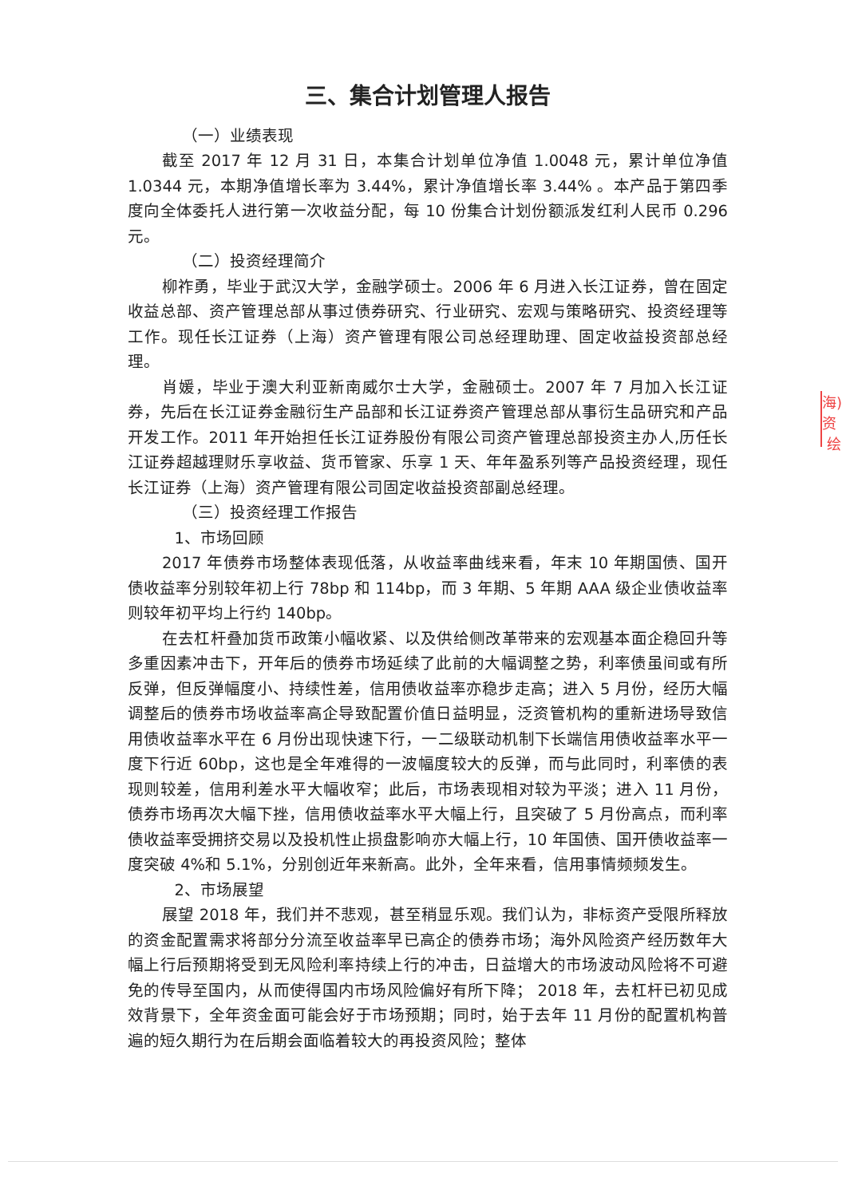三、集合计划管理人报告
（一）业绩表现
截至 2017 年 12 月 31 日，本集合计划单位净值 1.0048 元，累计单位净值 1.0344 元，本期净值增长率为 3.44%，累计净值增长率 3.44% 。本产品于第四季度向全体委托人进行第一次收益分配，每 10 份集合计划份额派发红利人民币 0.296 元。
（二）投资经理简介
柳祚勇，毕业于武汉大学，金融学硕士。2006 年 6 月进入长江证券，曾在固定收益总部、资产管理总部从事过债券研究、行业研究、宏观与策略研究、投资经理等工作。现任长江证券（上海）资产管理有限公司总经理助理、固定收益投资部总经理。
肖媛，毕业于澳大利亚新南威尔士大学，金融硕士。2007 年 7 月加入长江证券，先后在长江证券金融衍生产品部和长江证券资产管理总部从事衍生品研究和产品开发工作。2011 年开始担任长江证券股份有限公司资产管理总部投资主办人,历任长江证券超越理财乐享收益、货币管家、乐享 1 天、年年盈系列等产品投资经理，现任长江证券（上海）资产管理有限公司固定收益投资部副总经理。
（三）投资经理工作报告
1、市场回顾
2017 年债券市场整体表现低落，从收益率曲线来看，年末 10 年期国债、国开债收益率分别较年初上行 78bp 和 114bp，而 3 年期、5 年期 AAA 级企业债收益率则较年初平均上行约 140bp。
在去杠杆叠加货币政策小幅收紧、以及供给侧改革带来的宏观基本面企稳回升等多重因素冲击下，开年后的债券市场延续了此前的大幅调整之势，利率债虽间或有所反弹，但反弹幅度小、持续性差，信用债收益率亦稳步走高；进入 5 月份，经历大幅调整后的债券市场收益率高企导致配置价值日益明显，泛资管机构的重新进场导致信用债收益率水平在 6 月份出现快速下行，一二级联动机制下长端信用债收益率水平一度下行近 60bp，这也是全年难得的一波幅度较大的反弹，而与此同时，利率债的表现则较差，信用利差水平大幅收窄；此后，市场表现相对较为平淡；进入 11 月份，债券市场再次大幅下挫，信用债收益率水平大幅上行，且突破了 5 月份高点，而利率债收益率受拥挤交易以及投机性止损盘影响亦大幅上行，10 年国债、国开债收益率一度突破 4%和 5.1%，分别创近年来新高。此外，全年来看，信用事情频频发生。
2、市场展望
展望 2018 年，我们并不悲观，甚至稍显乐观。我们认为，非标资产受限所释放的资金配置需求将部分分流至收益率早已高企的债券市场；海外风险资产经历数年大幅上行后预期将受到无风险利率持续上行的冲击，日益增大的市场波动风险将不可避免的传导至国内，从而使得国内市场风险偏好有所下降； 2018 年，去杠杆已初见成效背景下，全年资金面可能会好于市场预期；同时，始于去年 11 月份的配置机构普遍的短久期行为在后期会面临着较大的再投资风险；整体
海)资
绘